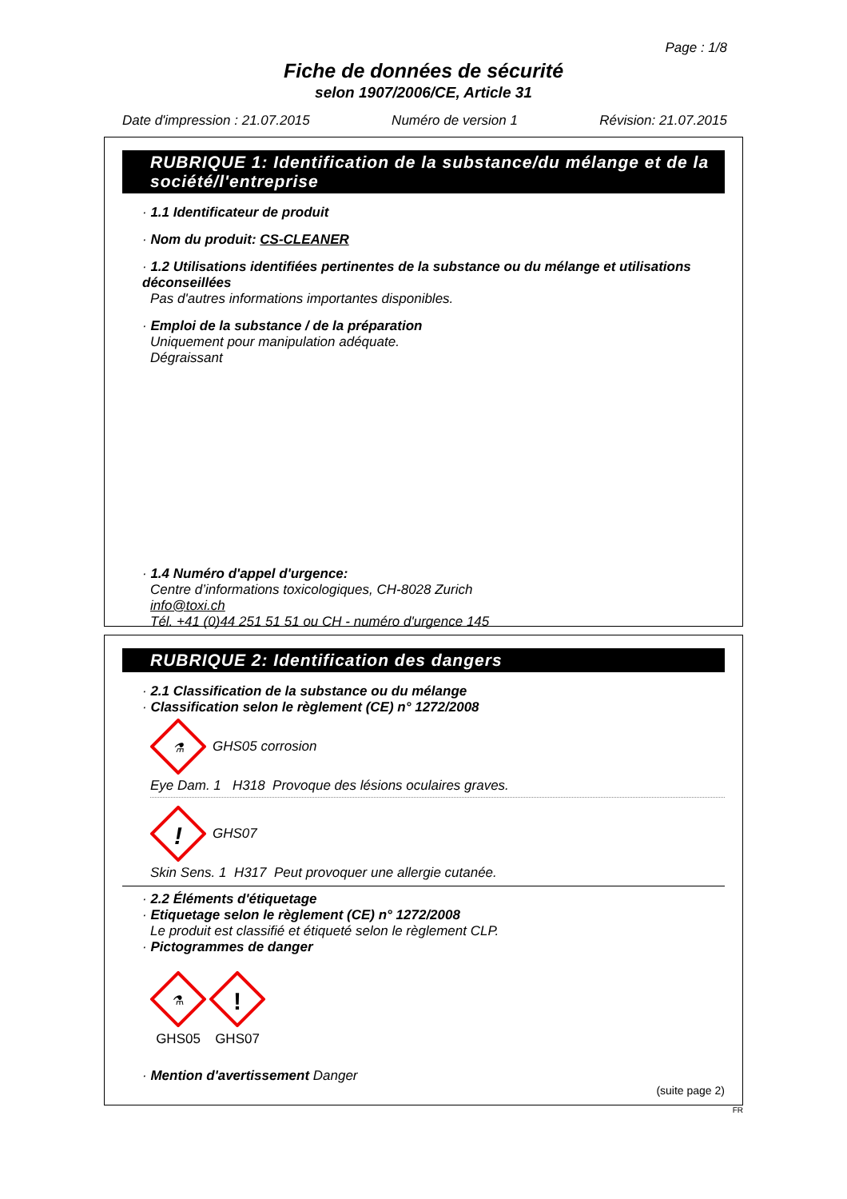Page : 1/8
Fiche de données de sécurité
selon 1907/2006/CE, Article 31
Date d'impression : 21.07.2015 Numéro de version 1 Révision: 21.07.2015
RUBRIQUE 1: Identification de la substance/du mélange et de la société/l'entreprise
· 1.1 Identificateur de produit
· Nom du produit: CS-CLEANER
· 1.2 Utilisations identifiées pertinentes de la substance ou du mélange et utilisations déconseillées
Pas d'autres informations importantes disponibles.
· Emploi de la substance / de la préparation
Uniquement pour manipulation adéquate.
Dégraissant
· 1.4 Numéro d'appel d'urgence:
Centre d’informations toxicologiques, CH-8028 Zurich
info@toxi.ch
Tél. +41 (0)44 251 51 51 ou CH - numéro d'urgence 145
RUBRIQUE 2: Identification des dangers
· 2.1 Classification de la substance ou du mélange
· Classification selon le règlement (CE) n° 1272/2008
⚗
GHS05 corrosion
Eye Dam. 1 H318 Provoque des lésions oculaires graves.
!
GHS07
Skin Sens. 1 H317 Peut provoquer une allergie cutanée.
· 2.2 Éléments d'étiquetage
· Etiquetage selon le règlement (CE) n° 1272/2008
Le produit est classifié et étiqueté selon le règlement CLP.
· Pictogrammes de danger
⚗
GHS05
!
GHS07
· Mention d'avertissement Danger
(suite page 2)
FR